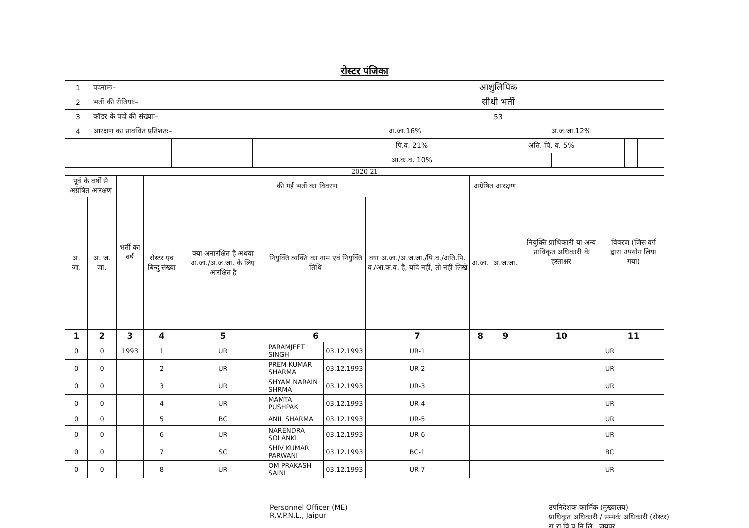रोस्टर पंजिका
| 1 | पदनामः– | | | आशुलिपिक | | | | | | |
| 2 | भर्ती की रीतियांः– | | | सीधी भर्ती | | | | | | |
| 3 | कॉडर के पदों की संख्याः– | | | 53 | | | | | | |
| 4 | आरक्षण का प्रावधित प्रतिशतः– | | | अ.जा.16% | | अ.ज.जा.12% | | | | |
| | | | | | पि.व. 21% | अति. पि. व. 5% | | | | |
| | | | | | आ.क.व. 10% | | | | | |
2020-21
| पूर्व के वर्षों से अग्रेषित आरक्षण | | भर्ती का वर्ष | की गई भर्ती का विवरण | | | | | अग्रेषित आरक्षण | | नियुक्ति प्राधिकारी या अन्य प्राधिकृत अधिकारी के हस्ताक्षर | विवरण (जिस वर्ग द्वारा उपयोग लिया गया) |
| --- | --- | --- | --- | --- | --- | --- | --- | --- | --- | --- | --- |
| अ. जा. | अ. ज. जा. | | रोस्टर एवं बिन्दु संख्या | क्या अनारक्षित है अथवा अ.जा./अ.ज.जा. के लिए आरक्षित है | नियुक्ति व्यक्ति का नाम एवं नियुक्ति तिथि | | क्या अ.जा./अ.ज.जा./पि.व./अति.पि. व./आ.क.व. है, यदि नहीं, तो नहीं लिखे | अ.जा. | अ.ज.जा. | | |
| 1 | 2 | 3 | 4 | 5 | 6 | | 7 | 8 | 9 | 10 | 11 |
| 0 | 0 | 1993 | 1 | UR | PARAMJEET SINGH | 03.12.1993 | UR-1 | | | | UR |
| 0 | 0 | | 2 | UR | PREM KUMAR SHARMA | 03.12.1993 | UR-2 | | | | UR |
| 0 | 0 | | 3 | UR | SHYAM NARAIN SHRMA | 03.12.1993 | UR-3 | | | | UR |
| 0 | 0 | | 4 | UR | MAMTA PUSHPAK | 03.12.1993 | UR-4 | | | | UR |
| 0 | 0 | | 5 | BC | ANIL SHARMA | 03.12.1993 | UR-5 | | | | UR |
| 0 | 0 | | 6 | UR | NARENDRA SOLANKI | 03.12.1993 | UR-6 | | | | UR |
| 0 | 0 | | 7 | SC | SHIV KUMAR PARWANI | 03.12.1993 | BC-1 | | | | BC |
| 0 | 0 | | 8 | UR | OM PRAKASH SAINI | 03.12.1993 | UR-7 | | | | UR |
Personnel Officer (ME)
R.V.P.N.L., Jaipur
उपनिदेशक कार्मिक (मुख्यालय)
प्राधिकृत अधिकारी / सम्पर्क अधिकारी (रोस्टर)
रा.रा.वि.प्र.नि.लि., जयपुर